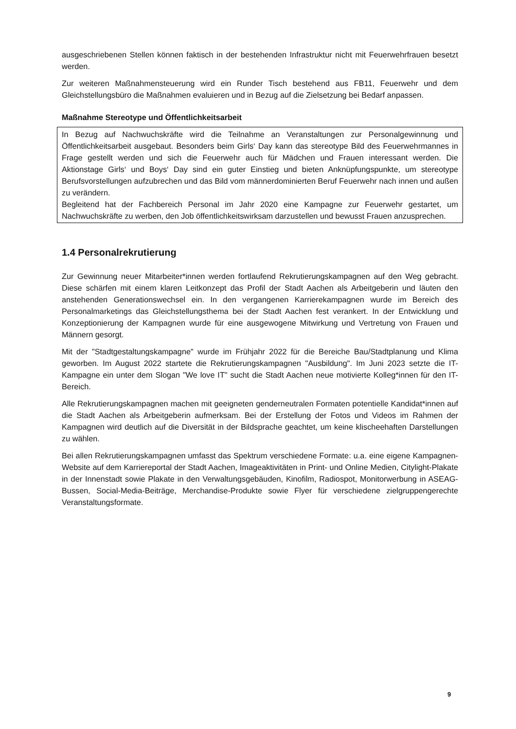ausgeschriebenen Stellen können faktisch in der bestehenden Infrastruktur nicht mit Feuerwehrfrauen besetzt werden.
Zur weiteren Maßnahmensteuerung wird ein Runder Tisch bestehend aus FB11, Feuerwehr und dem Gleichstellungsbüro die Maßnahmen evaluieren und in Bezug auf die Zielsetzung bei Bedarf anpassen.
Maßnahme Stereotype und Öffentlichkeitsarbeit
In Bezug auf Nachwuchskräfte wird die Teilnahme an Veranstaltungen zur Personalgewinnung und Öffentlichkeitsarbeit ausgebaut. Besonders beim Girls‘ Day kann das stereotype Bild des Feuerwehrmannes in Frage gestellt werden und sich die Feuerwehr auch für Mädchen und Frauen interessant werden. Die Aktionstage Girls‘ und Boys‘ Day sind ein guter Einstieg und bieten Anknüpfungspunkte, um stereotype Berufsvorstellungen aufzubrechen und das Bild vom männerdominierten Beruf Feuerwehr nach innen und außen zu verändern.
Begleitend hat der Fachbereich Personal im Jahr 2020 eine Kampagne zur Feuerwehr gestartet, um Nachwuchskräfte zu werben, den Job öffentlichkeitswirksam darzustellen und bewusst Frauen anzusprechen.
1.4 Personalrekrutierung
Zur Gewinnung neuer Mitarbeiter*innen werden fortlaufend Rekrutierungskampagnen auf den Weg gebracht. Diese schärfen mit einem klaren Leitkonzept das Profil der Stadt Aachen als Arbeitgeberin und läuten den anstehenden Generationswechsel ein. In den vergangenen Karrierekampagnen wurde im Bereich des Personalmarketings das Gleichstellungsthema bei der Stadt Aachen fest verankert. In der Entwicklung und Konzeptionierung der Kampagnen wurde für eine ausgewogene Mitwirkung und Vertretung von Frauen und Männern gesorgt.
Mit der "Stadtgestaltungskampagne" wurde im Frühjahr 2022 für die Bereiche Bau/Stadtplanung und Klima geworben. Im August 2022 startete die Rekrutierungskampagnen "Ausbildung". Im Juni 2023 setzte die IT-Kampagne ein unter dem Slogan "We love IT" sucht die Stadt Aachen neue motivierte Kolleg*innen für den IT-Bereich.
Alle Rekrutierungskampagnen machen mit geeigneten genderneutralen Formaten potentielle Kandidat*innen auf die Stadt Aachen als Arbeitgeberin aufmerksam. Bei der Erstellung der Fotos und Videos im Rahmen der Kampagnen wird deutlich auf die Diversität in der Bildsprache geachtet, um keine klischeehaften Darstellungen zu wählen.
Bei allen Rekrutierungskampagnen umfasst das Spektrum verschiedene Formate: u.a. eine eigene Kampagnen-Website auf dem Karriereportal der Stadt Aachen, Imageaktivitäten in Print- und Online Medien, Citylight-Plakate in der Innenstadt sowie Plakate in den Verwaltungsgebäuden, Kinofilm, Radiospot, Monitorwerbung in ASEAG-Bussen, Social-Media-Beiträge, Merchandise-Produkte sowie Flyer für verschiedene zielgruppengerechte Veranstaltungsformate.
9